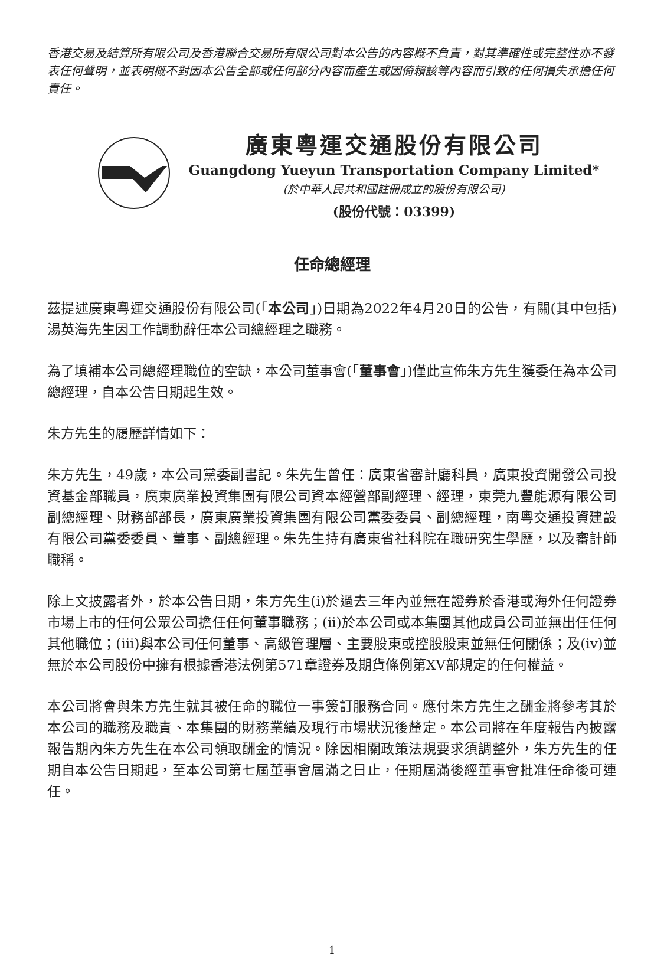香港交易及結算所有限公司及香港聯合交易所有限公司對本公告的內容概不負責，對其準確性或完整性亦不發表任何聲明，並表明概不對因本公告全部或任何部分內容而產生或因倚賴該等內容而引致的任何損失承擔任何責任。
廣東粵運交通股份有限公司
Guangdong Yueyun Transportation Company Limited*
(於中華人民共和國註冊成立的股份有限公司)
(股份代號：03399)
任命總經理
茲提述廣東粵運交通股份有限公司(「本公司」)日期為2022年4月20日的公告，有關(其中包括)湯英海先生因工作調動辭任本公司總經理之職務。
為了填補本公司總經理職位的空缺，本公司董事會(「董事會」)僅此宣佈朱方先生獲委任為本公司總經理，自本公告日期起生效。
朱方先生的履歷詳情如下：
朱方先生，49歲，本公司黨委副書記。朱先生曾任：廣東省審計廳科員，廣東投資開發公司投資基金部職員，廣東廣業投資集團有限公司資本經營部副經理、經理，東莞九豐能源有限公司副總經理、財務部部長，廣東廣業投資集團有限公司黨委委員、副總經理，南粵交通投資建設有限公司黨委委員、董事、副總經理。朱先生持有廣東省社科院在職研究生學歷，以及審計師職稱。
除上文披露者外，於本公告日期，朱方先生(i)於過去三年內並無在證券於香港或海外任何證券市場上市的任何公眾公司擔任任何董事職務；(ii)於本公司或本集團其他成員公司並無出任任何其他職位；(iii)與本公司任何董事、高級管理層、主要股東或控股股東並無任何關係；及(iv)並無於本公司股份中擁有根據香港法例第571章證券及期貨條例第XV部規定的任何權益。
本公司將會與朱方先生就其被任命的職位一事簽訂服務合同。應付朱方先生之酬金將參考其於本公司的職務及職責、本集團的財務業績及現行市場狀況後釐定。本公司將在年度報告內披露報告期內朱方先生在本公司領取酬金的情況。除因相關政策法規要求須調整外，朱方先生的任期自本公告日期起，至本公司第七屆董事會屆滿之日止，任期屆滿後經董事會批准任命後可連任。
1